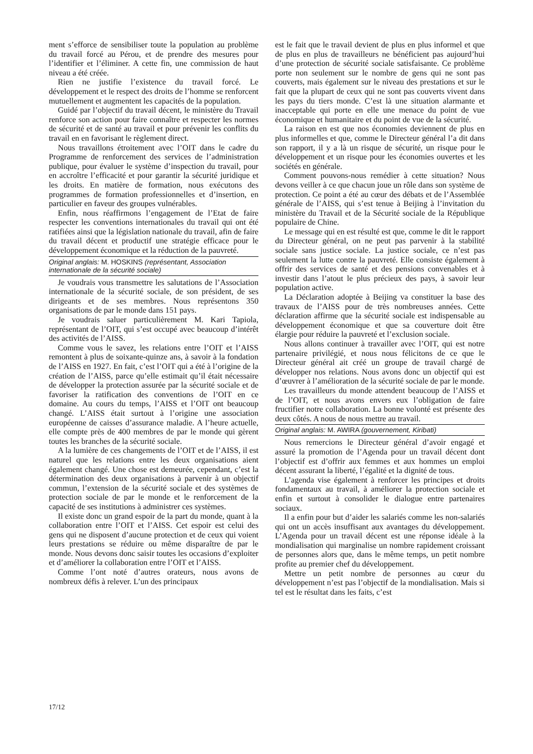ment s’efforce de sensibiliser toute la population au problème du travail forcé au Pérou, et de prendre des mesures pour l’identifier et l’éliminer. A cette fin, une commission de haut niveau a été créée.
Rien ne justifie l’existence du travail forcé. Le développement et le respect des droits de l’homme se renforcent mutuellement et augmentent les capacités de la population.
Guidé par l’objectif du travail décent, le ministère du Travail renforce son action pour faire connaître et respecter les normes de sécurité et de santé au travail et pour prévenir les conflits du travail en en favorisant le règlement direct.
Nous travaillons étroitement avec l’OIT dans le cadre du Programme de renforcement des services de l’administration publique, pour évaluer le système d’inspection du travail, pour en accroître l’efficacité et pour garantir la sécurité juridique et les droits. En matière de formation, nous exécutons des programmes de formation professionnelles et d’insertion, en particulier en faveur des groupes vulnérables.
Enfin, nous réaffirmons l’engagement de l’Etat de faire respecter les conventions internationales du travail qui ont été ratifiées ainsi que la législation nationale du travail, afin de faire du travail décent et productif une stratégie efficace pour le développement économique et la réduction de la pauvreté.
Original anglais: M. HOSKINS (représentant, Association internationale de la sécurité sociale)
Je voudrais vous transmettre les salutations de l’Association internationale de la sécurité sociale, de son président, de ses dirigeants et de ses membres. Nous représentons 350 organisations de par le monde dans 151 pays.
Je voudrais saluer particulièrement M. Kari Tapiola, représentant de l’OIT, qui s’est occupé avec beaucoup d’intérêt des activités de l’AISS.
Comme vous le savez, les relations entre l’OIT et l’AISS remontent à plus de soixante-quinze ans, à savoir à la fondation de l’AISS en 1927. En fait, c’est l’OIT qui a été à l’origine de la création de l’AISS, parce qu’elle estimait qu’il était nécessaire de développer la protection assurée par la sécurité sociale et de favoriser la ratification des conventions de l’OIT en ce domaine. Au cours du temps, l’AISS et l’OIT ont beaucoup changé. L’AISS était surtout à l’origine une association européenne de caisses d’assurance maladie. A l’heure actuelle, elle compte près de 400 membres de par le monde qui gèrent toutes les branches de la sécurité sociale.
A la lumière de ces changements de l’OIT et de l’AISS, il est naturel que les relations entre les deux organisations aient également changé. Une chose est demeurée, cependant, c’est la détermination des deux organisations à parvenir à un objectif commun, l’extension de la sécurité sociale et des systèmes de protection sociale de par le monde et le renforcement de la capacité de ses institutions à administrer ces systèmes.
Il existe donc un grand espoir de la part du monde, quant à la collaboration entre l’OIT et l’AISS. Cet espoir est celui des gens qui ne disposent d’aucune protection et de ceux qui voient leurs prestations se réduire ou même disparaître de par le monde. Nous devons donc saisir toutes les occasions d’exploiter et d’améliorer la collaboration entre l’OIT et l’AISS.
Comme l’ont noté d’autres orateurs, nous avons de nombreux défis à relever. L’un des principaux
est le fait que le travail devient de plus en plus informel et que de plus en plus de travailleurs ne bénéficient pas aujourd’hui d’une protection de sécurité sociale satisfaisante. Ce problème porte non seulement sur le nombre de gens qui ne sont pas couverts, mais également sur le niveau des prestations et sur le fait que la plupart de ceux qui ne sont pas couverts vivent dans les pays du tiers monde. C’est là une situation alarmante et inacceptable qui porte en elle une menace du point de vue économique et humanitaire et du point de vue de la sécurité.
La raison en est que nos économies deviennent de plus en plus informelles et que, comme le Directeur général l’a dit dans son rapport, il y a là un risque de sécurité, un risque pour le développement et un risque pour les économies ouvertes et les sociétés en générale.
Comment pouvons-nous remédier à cette situation? Nous devons veiller à ce que chacun joue un rôle dans son système de protection. Ce point a été au cœur des débats et de l’Assemblée générale de l’AISS, qui s’est tenue à Beijing à l’invitation du ministère du Travail et de la Sécurité sociale de la République populaire de Chine.
Le message qui en est résulté est que, comme le dit le rapport du Directeur général, on ne peut pas parvenir à la stabilité sociale sans justice sociale. La justice sociale, ce n’est pas seulement la lutte contre la pauvreté. Elle consiste également à offrir des services de santé et des pensions convenables et à investir dans l’atout le plus précieux des pays, à savoir leur population active.
La Déclaration adoptée à Beijing va constituer la base des travaux de l’AISS pour de très nombreuses années. Cette déclaration affirme que la sécurité sociale est indispensable au développement économique et que sa couverture doit être élargie pour réduire la pauvreté et l’exclusion sociale.
Nous allons continuer à travailler avec l’OIT, qui est notre partenaire privilégié, et nous nous félicitons de ce que le Directeur général ait créé un groupe de travail chargé de développer nos relations. Nous avons donc un objectif qui est d’œuvrer à l’amélioration de la sécurité sociale de par le monde.
Les travailleurs du monde attendent beaucoup de l’AISS et de l’OIT, et nous avons envers eux l’obligation de faire fructifier notre collaboration. La bonne volonté est présente des deux côtés. A nous de nous mettre au travail.
Original anglais: M. AWIRA (gouvernement, Kiribati)
Nous remercions le Directeur général d’avoir engagé et assuré la promotion de l’Agenda pour un travail décent dont l’objectif est d’offrir aux femmes et aux hommes un emploi décent assurant la liberté, l’égalité et la dignité de tous.
L’agenda vise également à renforcer les principes et droits fondamentaux au travail, à améliorer la protection sociale et enfin et surtout à consolider le dialogue entre partenaires sociaux.
Il a enfin pour but d’aider les salariés comme les non-salariés qui ont un accès insuffisant aux avantages du développement. L’Agenda pour un travail décent est une réponse idéale à la mondialisation qui marginalise un nombre rapidement croissant de personnes alors que, dans le même temps, un petit nombre profite au premier chef du développement.
Mettre un petit nombre de personnes au cœur du développement n’est pas l’objectif de la mondialisation. Mais si tel est le résultat dans les faits, c’est
17/12